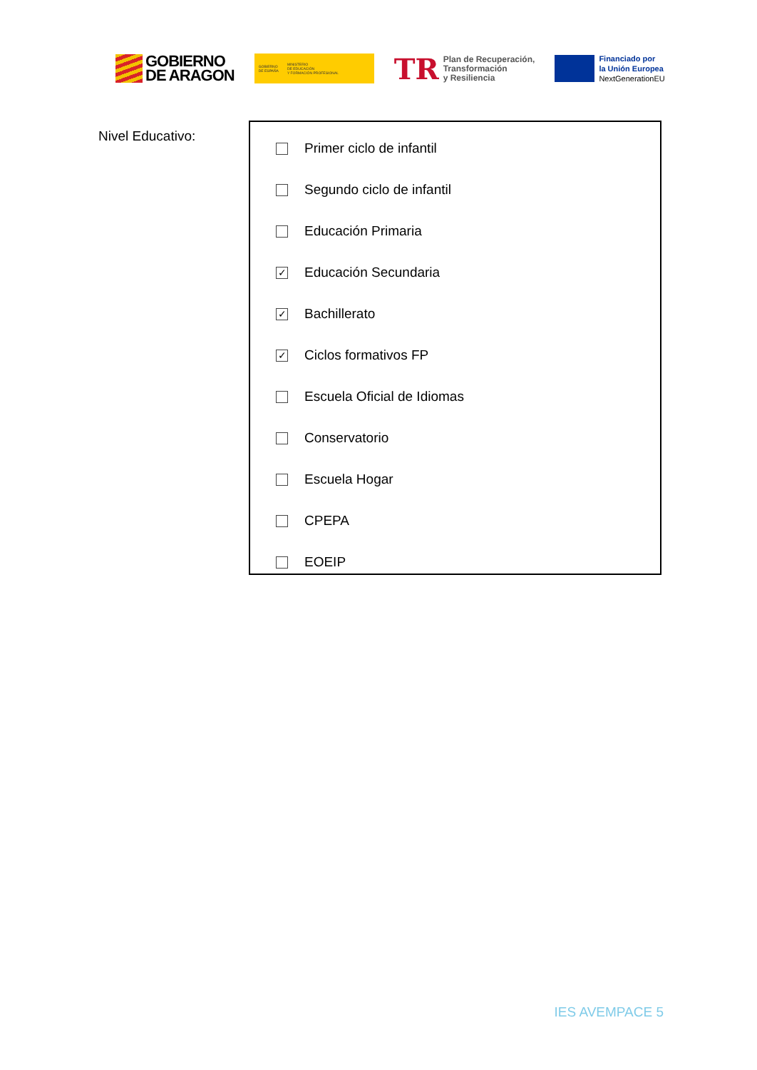GOBIERNO
DE ARAGON
GOBIERNO
DE ESPAÑA MINISTERIO
DE EDUCACIÓN
Y FORMACIÓN PROFESIONAL
TR Plan de Recuperación,
Transformación
y Resiliencia
Financiado por
la Unión Europea
NextGenerationEU
Nivel Educativo:
Primer ciclo de infantil
Segundo ciclo de infantil
Educación Primaria
✓
Educación Secundaria
✓
Bachillerato
✓
Ciclos formativos FP
Escuela Oficial de Idiomas
Conservatorio
Escuela Hogar
CPEPA
EOEIP
IES AVEMPACE 5